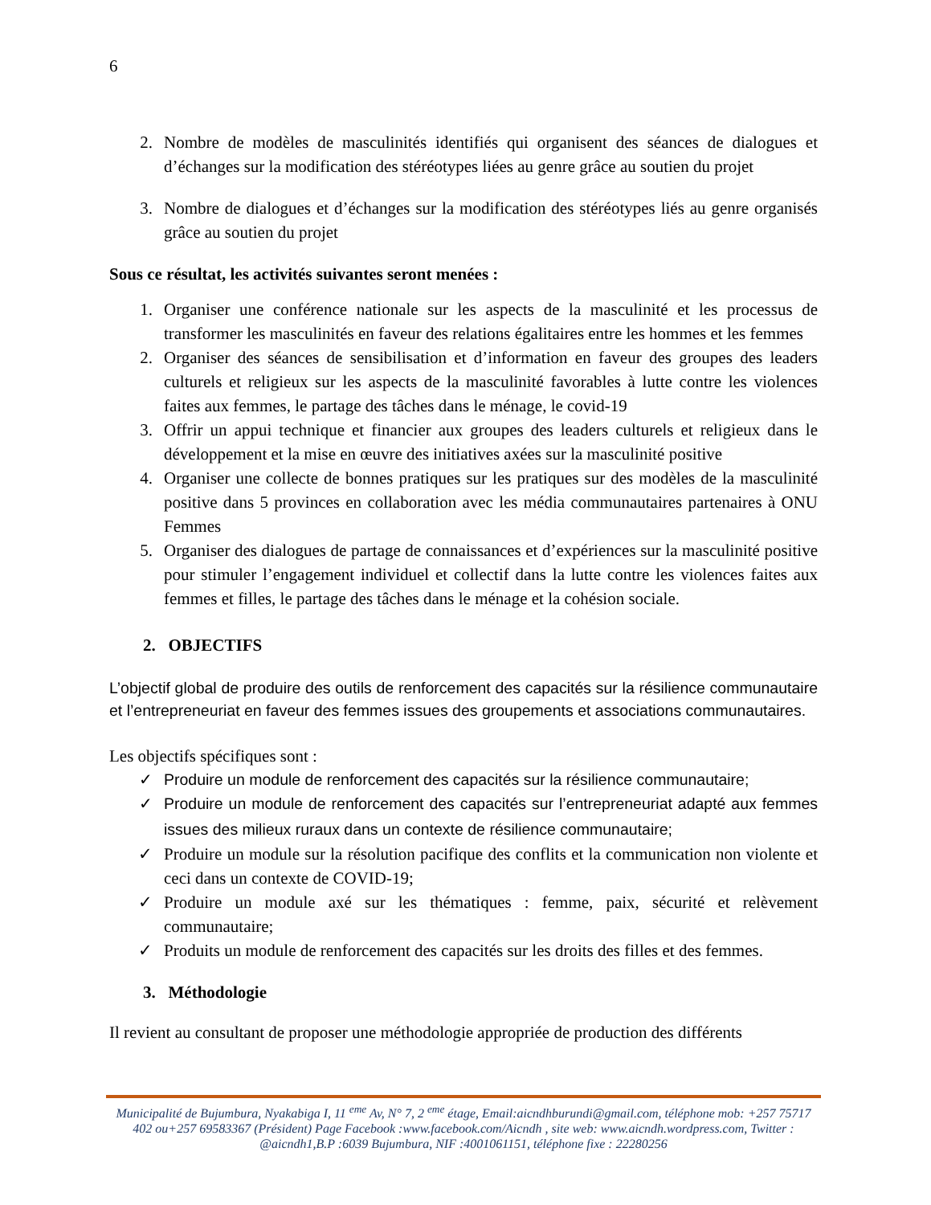6
2. Nombre de modèles de masculinités identifiés qui organisent des séances de dialogues et d’échanges sur la modification des stéréotypes liées au genre grâce au soutien du projet
3. Nombre de dialogues et d’échanges sur la modification des stéréotypes liés au genre organisés grâce au soutien du projet
Sous ce résultat, les activités suivantes seront menées :
1. Organiser une conférence nationale sur les aspects de la masculinité et les processus de transformer les masculinités en faveur des relations égalitaires entre les hommes et les femmes
2. Organiser des séances de sensibilisation et d’information en faveur des groupes des leaders culturels et religieux sur les aspects de la masculinité favorables à lutte contre les violences faites aux femmes, le partage des tâches dans le ménage, le covid-19
3. Offrir un appui technique et financier aux groupes des leaders culturels et religieux dans le développement et la mise en œuvre des initiatives axées sur la masculinité positive
4. Organiser une collecte de bonnes pratiques sur les pratiques sur des modèles de la masculinité positive dans 5 provinces en collaboration avec les média communautaires partenaires à ONU Femmes
5. Organiser des dialogues de partage de connaissances et d’expériences sur la masculinité positive pour stimuler l’engagement individuel et collectif dans la lutte contre les violences faites aux femmes et filles, le partage des tâches dans le ménage et la cohésion sociale.
2. OBJECTIFS
L’objectif global de produire des outils de renforcement des capacités sur la résilience communautaire et l’entrepreneuriat en faveur des femmes issues des groupements et associations communautaires.
Les objectifs spécifiques sont :
✓ Produire un module de renforcement des capacités sur la résilience communautaire;
✓ Produire un module de renforcement des capacités sur l’entrepreneuriat adapté aux femmes issues des milieux ruraux dans un contexte de résilience communautaire;
✓ Produire un module sur la résolution pacifique des conflits et la communication non violente et ceci dans un contexte de COVID-19;
✓ Produire un module axé sur les thématiques : femme, paix, sécurité et relèvement communautaire;
✓ Produits un module de renforcement des capacités sur les droits des filles et des femmes.
3. Méthodologie
Il revient au consultant de proposer une méthodologie appropriée de production des différents
Municipalité de Bujumbura, Nyakabiga I, 11 <sup>eme</sup> Av, N° 7, 2 <sup>eme</sup> étage, Email:aicndhburundi@gmail.com, téléphone mob: +257 75717 402 ou+257 69583367 (Président) Page Facebook :www.facebook.com/Aicndh , site web: www.aicndh.wordpress.com, Twitter : @aicndh1,B.P :6039 Bujumbura, NIF :4001061151, téléphone fixe : 22280256